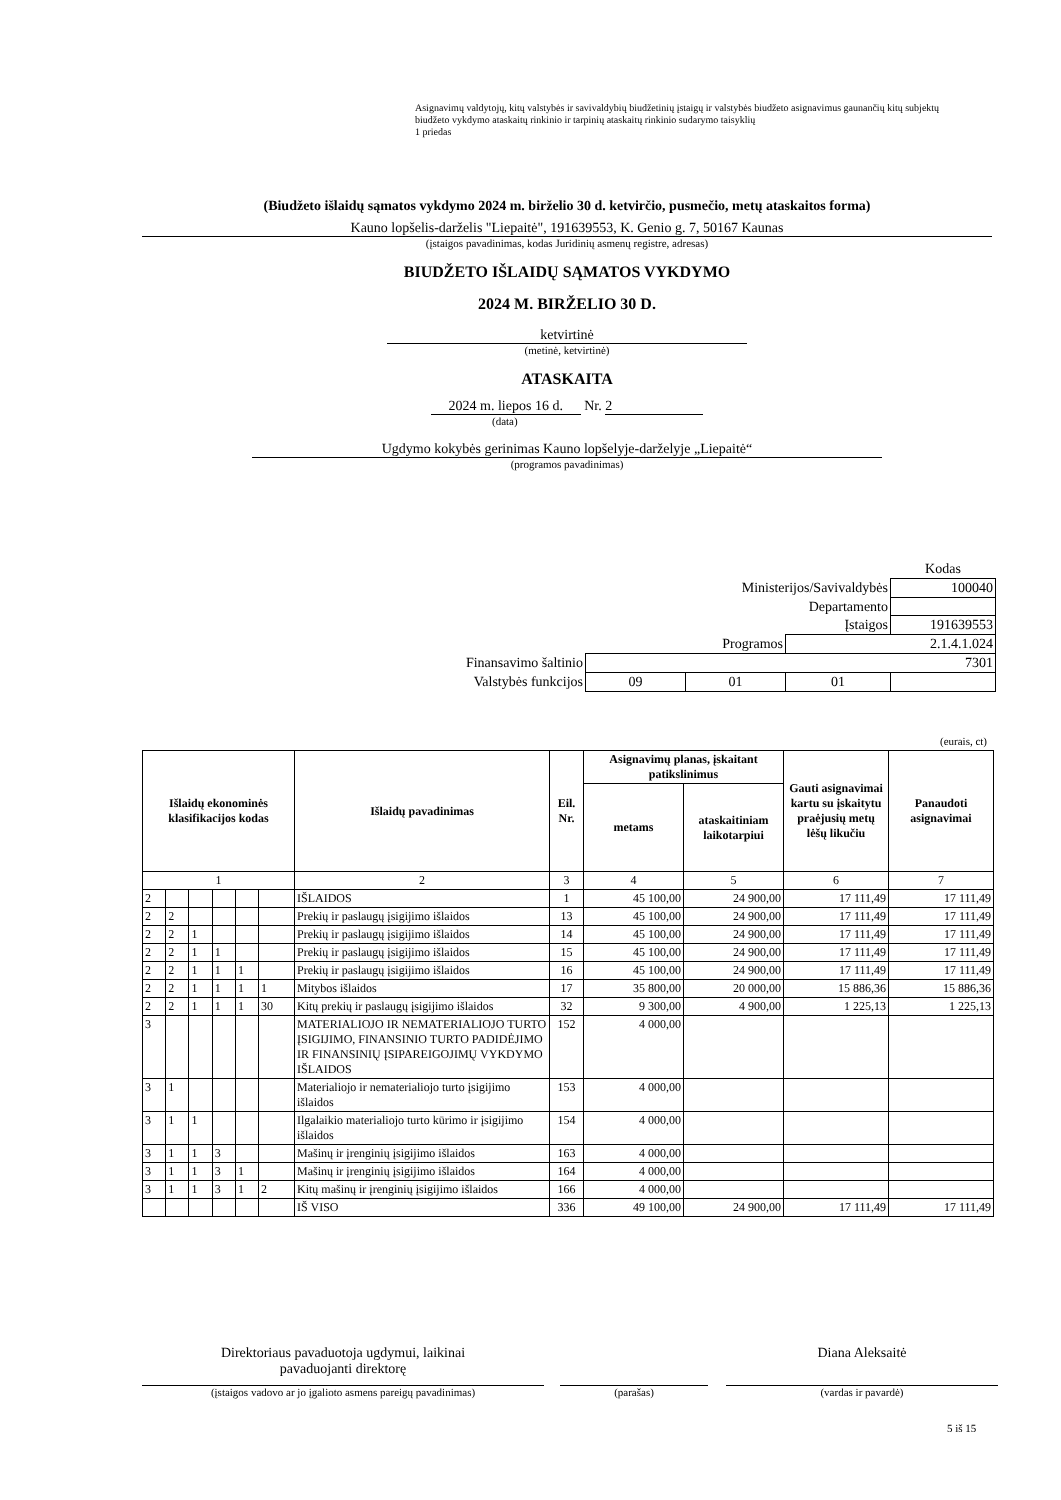Asignavimų valdytojų, kitų valstybės ir savivaldybių biudžetinių įstaigų ir valstybės biudžeto asignavimus gaunančių kitų subjektų biudžeto vykdymo ataskaitų rinkinio ir tarpinių ataskaitų rinkinio sudarymo taisyklių
1 priedas
(Biudžeto išlaidų sąmatos vykdymo 2024 m. birželio 30 d. ketvirčio, pusmečio, metų ataskaitos forma)
Kauno lopšelis-darželis "Liepaitė", 191639553, K. Genio g. 7, 50167 Kaunas
(įstaigos pavadinimas, kodas Juridinių asmenų registre, adresas)
BIUDŽETO IŠLAIDŲ SĄMATOS VYKDYMO
2024 M. BIRŽELIO 30 D.
ketvirtinė
(metinė, ketvirtinė)
ATASKAITA
2024 m. liepos 16 d. Nr. 2
(data)
Ugdymo kokybės gerinimas Kauno lopšelyje-darželyje „Liepaitė“
(programos pavadinimas)
| | | | | Kodas |
| Ministerijos/Savivaldybės | | | | 100040 |
| Departamento | | | | |
| Įstaigos | | | | 191639553 |
| Programos | | | 2.1.4.1.024 | |
| Finansavimo šaltinio | 7301 | | | |
| Valstybės funkcijos | 09 | 01 | 01 | |
(eurais, ct)
| Išlaidų ekonominės klasifikacijos kodas | | | | | | Išlaidų pavadinimas | Eil. Nr. | Asignavimų planas, įskaitant patikslinimus | | Gauti asignavimai kartu su įskaitytu praėjusių metų lėšų likučiu | Panaudoti asignavimai |
| --- | --- | --- | --- | --- | --- | --- | --- | --- | --- | --- | --- |
| | | | | | | | | metams | ataskaitiniam laikotarpiui | | |
| 1 | | | | | | 2 | 3 | 4 | 5 | 6 | 7 |
| 2 | | | | | | IŠLAIDOS | 1 | 45 100,00 | 24 900,00 | 17 111,49 | 17 111,49 |
| 2 | 2 | | | | | Prekių ir paslaugų įsigijimo išlaidos | 13 | 45 100,00 | 24 900,00 | 17 111,49 | 17 111,49 |
| 2 | 2 | 1 | | | | Prekių ir paslaugų įsigijimo išlaidos | 14 | 45 100,00 | 24 900,00 | 17 111,49 | 17 111,49 |
| 2 | 2 | 1 | 1 | | | Prekių ir paslaugų įsigijimo išlaidos | 15 | 45 100,00 | 24 900,00 | 17 111,49 | 17 111,49 |
| 2 | 2 | 1 | 1 | 1 | | Prekių ir paslaugų įsigijimo išlaidos | 16 | 45 100,00 | 24 900,00 | 17 111,49 | 17 111,49 |
| 2 | 2 | 1 | 1 | 1 | 1 | Mitybos išlaidos | 17 | 35 800,00 | 20 000,00 | 15 886,36 | 15 886,36 |
| 2 | 2 | 1 | 1 | 1 | 30 | Kitų prekių ir paslaugų įsigijimo išlaidos | 32 | 9 300,00 | 4 900,00 | 1 225,13 | 1 225,13 |
| 3 | | | | | | MATERIALIOJO IR NEMATERIALIOJO TURTO ĮSIGIJIMO, FINANSINIO TURTO PADIDĖJIMO IR FINANSINIŲ ĮSIPAREIGOJIMŲ VYKDYMO IŠLAIDOS | 152 | 4 000,00 | | | |
| 3 | 1 | | | | | Materialiojo ir nematerialiojo turto įsigijimo išlaidos | 153 | 4 000,00 | | | |
| 3 | 1 | 1 | | | | Ilgalaikio materialiojo turto kūrimo ir įsigijimo išlaidos | 154 | 4 000,00 | | | |
| 3 | 1 | 1 | 3 | | | Mašinų ir įrenginių įsigijimo išlaidos | 163 | 4 000,00 | | | |
| 3 | 1 | 1 | 3 | 1 | | Mašinų ir įrenginių įsigijimo išlaidos | 164 | 4 000,00 | | | |
| 3 | 1 | 1 | 3 | 1 | 2 | Kitų mašinų ir įrenginių įsigijimo išlaidos | 166 | 4 000,00 | | | |
| | | | | | | IŠ VISO | 336 | 49 100,00 | 24 900,00 | 17 111,49 | 17 111,49 |
Direktoriaus pavaduotoja ugdymui, laikinai
pavaduojanti direktorę
(įstaigos vadovo ar jo įgalioto asmens pareigų pavadinimas)
(parašas)
Diana Aleksaitė
(vardas ir pavardė)
5 iš 15